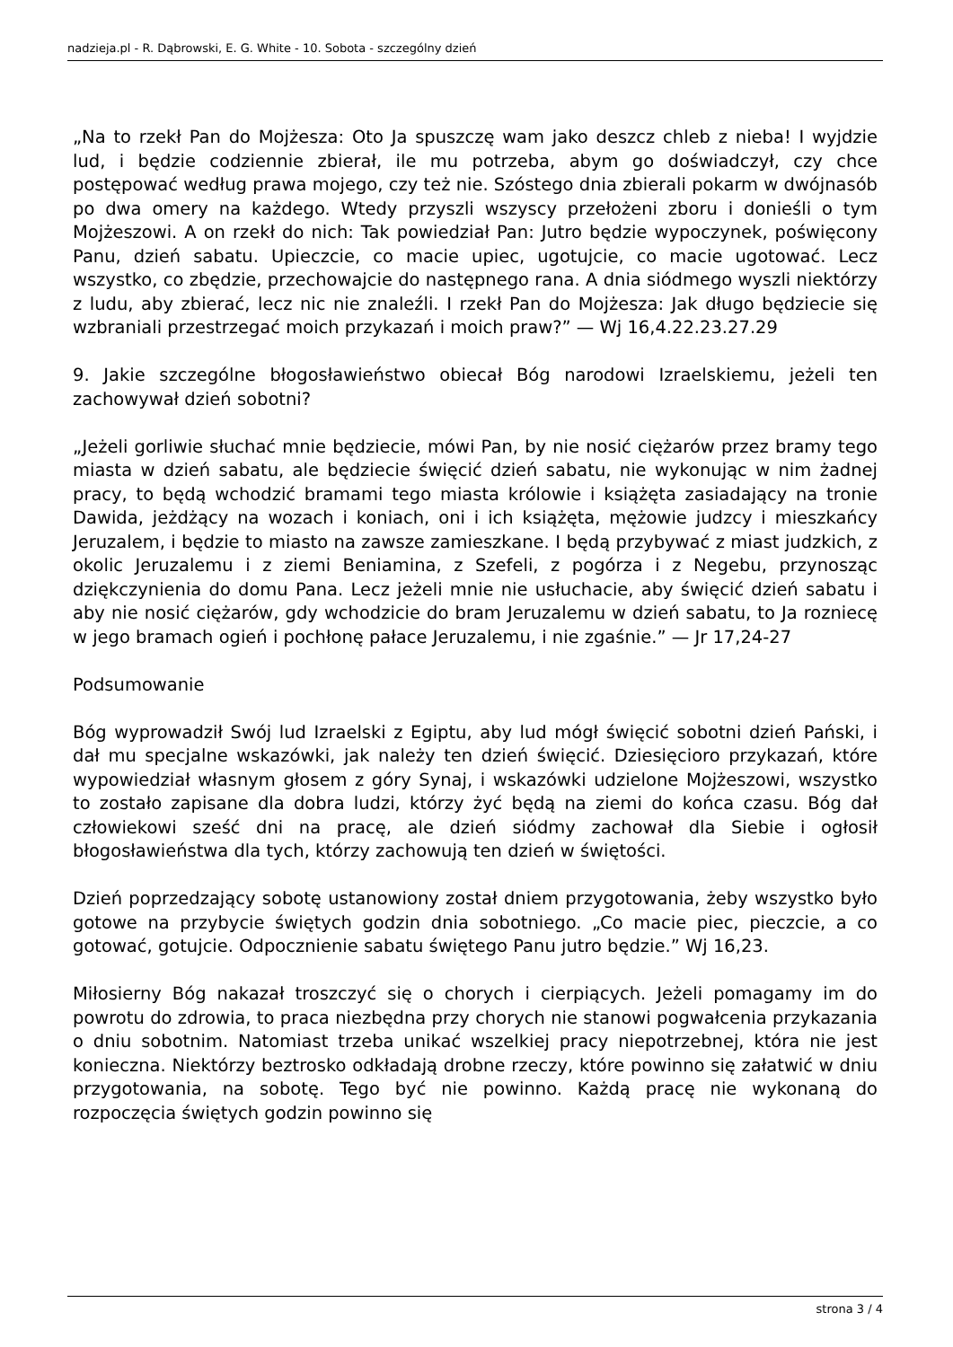nadzieja.pl - R. Dąbrowski, E. G. White - 10. Sobota - szczególny dzień
„Na to rzekł Pan do Mojżesza: Oto Ja spuszczę wam jako deszcz chleb z nieba! I wyjdzie lud, i będzie codziennie zbierał, ile mu potrzeba, abym go doświadczył, czy chce postępować według prawa mojego, czy też nie. Szóstego dnia zbierali pokarm w dwójnasób po dwa omery na każdego. Wtedy przyszli wszyscy przełożeni zboru i donieśli o tym Mojżeszowi. A on rzekł do nich: Tak powiedział Pan: Jutro będzie wypoczynek, poświęcony Panu, dzień sabatu. Upieczcie, co macie upiec, ugotujcie, co macie ugotować. Lecz wszystko, co zbędzie, przechowajcie do następnego rana. A dnia siódmego wyszli niektórzy z ludu, aby zbierać, lecz nic nie znaleźli. I rzekł Pan do Mojżesza: Jak długo będziecie się wzbraniali przestrzegać moich przykazań i moich praw?” — Wj 16,4.22.23.27.29
9. Jakie szczególne błogosławieństwo obiecał Bóg narodowi Izraelskiemu, jeżeli ten zachowywał dzień sobotni?
„Jeżeli gorliwie słuchać mnie będziecie, mówi Pan, by nie nosić ciężarów przez bramy tego miasta w dzień sabatu, ale będziecie święcić dzień sabatu, nie wykonując w nim żadnej pracy, to będą wchodzić bramami tego miasta królowie i książęta zasiadający na tronie Dawida, jeżdżący na wozach i koniach, oni i ich książęta, mężowie judzcy i mieszkańcy Jeruzalem, i będzie to miasto na zawsze zamieszkane. I będą przybywać z miast judzkich, z okolic Jeruzalemu i z ziemi Beniamina, z Szefeli, z pogórza i z Negebu, przynosząc dziękczynienia do domu Pana. Lecz jeżeli mnie nie usłuchacie, aby święcić dzień sabatu i aby nie nosić ciężarów, gdy wchodzicie do bram Jeruzalemu w dzień sabatu, to Ja rozniecę w jego bramach ogień i pochłonę pałace Jeruzalemu, i nie zgaśnie.” — Jr 17,24-27
Podsumowanie
Bóg wyprowadził Swój lud Izraelski z Egiptu, aby lud mógł święcić sobotni dzień Pański, i dał mu specjalne wskazówki, jak należy ten dzień święcić. Dziesięcioro przykazań, które wypowiedział własnym głosem z góry Synaj, i wskazówki udzielone Mojżeszowi, wszystko to zostało zapisane dla dobra ludzi, którzy żyć będą na ziemi do końca czasu. Bóg dał człowiekowi sześć dni na pracę, ale dzień siódmy zachował dla Siebie i ogłosił błogosławieństwa dla tych, którzy zachowują ten dzień w świętości.
Dzień poprzedzający sobotę ustanowiony został dniem przygotowania, żeby wszystko było gotowe na przybycie świętych godzin dnia sobotniego. „Co macie piec, pieczcie, a co gotować, gotujcie. Odpocznienie sabatu świętego Panu jutro będzie.” Wj 16,23.
Miłosierny Bóg nakazał troszczyć się o chorych i cierpiących. Jeżeli pomagamy im do powrotu do zdrowia, to praca niezbędna przy chorych nie stanowi pogwałcenia przykazania o dniu sobotnim. Natomiast trzeba unikać wszelkiej pracy niepotrzebnej, która nie jest konieczna. Niektórzy beztrosko odkładają drobne rzeczy, które powinno się załatwić w dniu przygotowania, na sobotę. Tego być nie powinno. Każdą pracę nie wykonaną do rozpoczęcia świętych godzin powinno się
strona 3 / 4